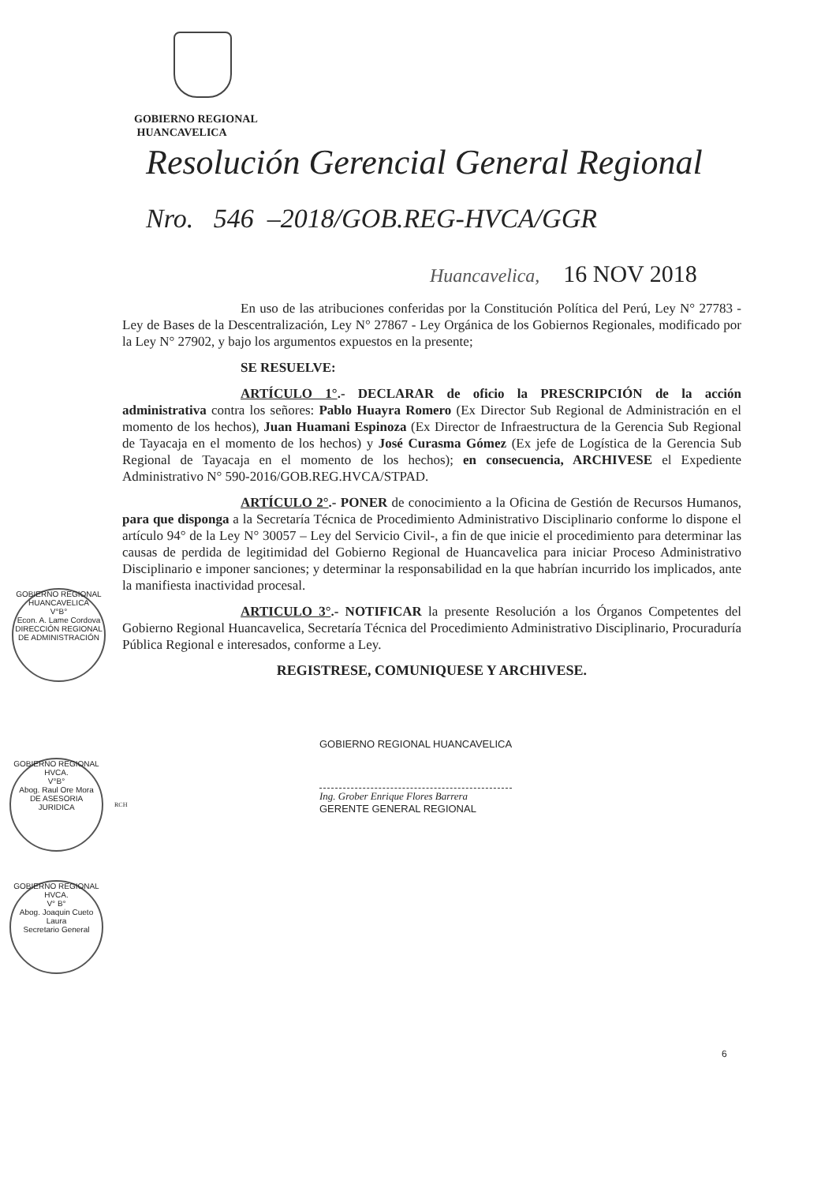GOBIERNO REGIONAL
HUANCAVELICA
Resolución Gerencial General Regional
Nro. 546 –2018/GOB.REG-HVCA/GGR
Huancavelica, 16 NOV 2018
En uso de las atribuciones conferidas por la Constitución Política del Perú, Ley N° 27783 - Ley de Bases de la Descentralización, Ley N° 27867 - Ley Orgánica de los Gobiernos Regionales, modificado por la Ley N° 27902, y bajo los argumentos expuestos en la presente;
SE RESUELVE:
ARTÍCULO 1°.- DECLARAR de oficio la PRESCRIPCIÓN de la acción administrativa contra los señores: Pablo Huayra Romero (Ex Director Sub Regional de Administración en el momento de los hechos), Juan Huamani Espinoza (Ex Director de Infraestructura de la Gerencia Sub Regional de Tayacaja en el momento de los hechos) y José Curasma Gómez (Ex jefe de Logística de la Gerencia Sub Regional de Tayacaja en el momento de los hechos); en consecuencia, ARCHIVESE el Expediente Administrativo N° 590-2016/GOB.REG.HVCA/STPAD.
ARTÍCULO 2°.- PONER de conocimiento a la Oficina de Gestión de Recursos Humanos, para que disponga a la Secretaría Técnica de Procedimiento Administrativo Disciplinario conforme lo dispone el artículo 94° de la Ley N° 30057 – Ley del Servicio Civil-, a fin de que inicie el procedimiento para determinar las causas de perdida de legitimidad del Gobierno Regional de Huancavelica para iniciar Proceso Administrativo Disciplinario e imponer sanciones; y determinar la responsabilidad en la que habrían incurrido los implicados, ante la manifiesta inactividad procesal.
ARTICULO 3°.- NOTIFICAR la presente Resolución a los Órganos Competentes del Gobierno Regional Huancavelica, Secretaría Técnica del Procedimiento Administrativo Disciplinario, Procuraduría Pública Regional e interesados, conforme a Ley.
REGISTRESE, COMUNIQUESE Y ARCHIVESE.
GOBIERNO REGIONAL HUANCAVELICA
V°B°
Econ. A. Lame Cordova
DIRECCIÓN REGIONAL DE ADMINISTRACIÓN
GOBIERNO REGIONAL HUANCAVELICA
Ing. Grober Enrique Flores Barrera
GERENTE GENERAL REGIONAL
GOBIERNO REGIONAL HVCA.
V°B°
Abog. Raul Ore Mora
DE ASESORIA JURIDICA
RCH
GOBIERNO REGIONAL HVCA.
V° B°
Abog. Joaquin Cueto Laura
Secretario General
6